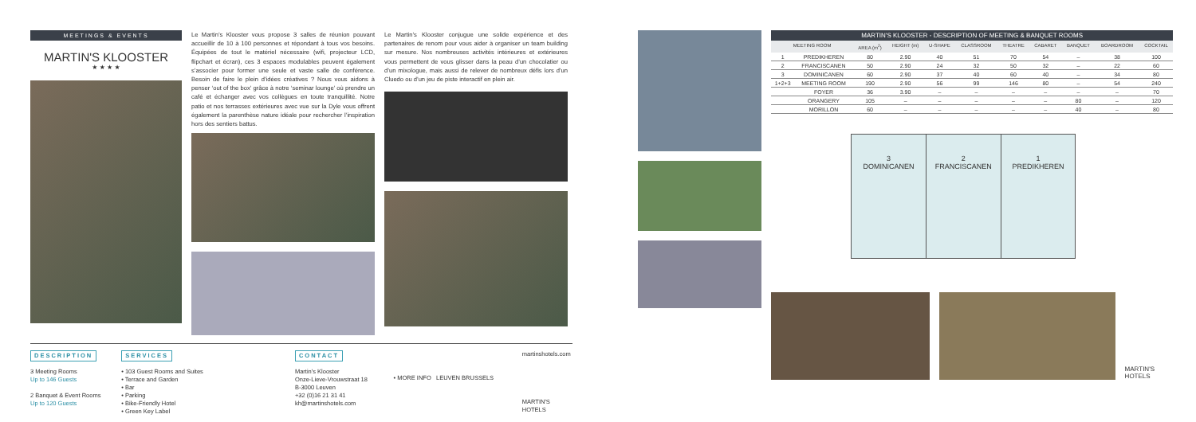MEETINGS & EVENTS
MARTIN'S KLOOSTER
★ ★ ★ ★
Le Martin’s Klooster vous propose 3 salles de réunion pouvant accueillir de 10 à 100 personnes et répondant à tous vos besoins. Équipées de tout le matériel nécessaire (wifi, projecteur LCD, flipchart et écran), ces 3 espaces modulables peuvent également s’associer pour former une seule et vaste salle de conférence. Besoin de faire le plein d’idées créatives ? Nous vous aidons à penser ‘out of the box’ grâce à notre ‘seminar lounge’ où prendre un café et échanger avec vos collègues en toute tranquillité. Notre patio et nos terrasses extérieures avec vue sur la Dyle vous offrent également la parenthèse nature idéale pour rechercher l’inspiration hors des sentiers battus.
Le Martin’s Klooster conjugue une solide expérience et des partenaires de renom pour vous aider à organiser un team building sur mesure. Nos nombreuses activités intérieures et extérieures vous permettent de vous glisser dans la peau d’un chocolatier ou d’un mixologue, mais aussi de relever de nombreux défis lors d’un Cluedo ou d’un jeu de piste interactif en plein air.
DESCRIPTION
3 Meeting Rooms
Up to 146 Guests
2 Banquet & Event Rooms
Up to 120 Guests
SERVICES
• 103 Guest Rooms and Suites
• Terrace and Garden
• Bar
• Parking
• Bike-Friendly Hotel
• Green Key Label
CONTACT
Martin's Klooster
Onze-Lieve-Vrouwstraat 18
B-3000 Leuven
+32 (0)16 21 31 41
kh@martinshotels.com
• MORE INFO LEUVEN BRUSSELS martinshotels.com
MARTIN'S HOTELS
MARTIN'S KLOOSTER - DESCRIPTION OF MEETING & BANQUET ROOMS
| MEETING ROOM | | AREA (m<sup>2</sup>) | HEIGHT (m) | U-SHAPE | CLASSROOM | THEATRE | CABARET | BANQUET | BOARDROOM | COCKTAIL |
| --- | --- | --- | --- | --- | --- | --- | --- | --- | --- | --- |
| 1 | PREDIKHEREN | 80 | 2.90 | 40 | 51 | 70 | 54 | – | 38 | 100 |
| 2 | FRANCISCANEN | 50 | 2.90 | 24 | 32 | 50 | 32 | – | 22 | 60 |
| 3 | DOMINICANEN | 60 | 2.90 | 37 | 40 | 60 | 40 | – | 34 | 80 |
| 1+2+3 | MEETING ROOM | 190 | 2.90 | 56 | 99 | 146 | 80 | – | 54 | 240 |
| | FOYER | 36 | 3.90 | – | – | – | – | – | – | 70 |
| | ORANGERY | 105 | – | – | – | – | – | 80 | – | 120 |
| | MORILLON | 60 | – | – | – | – | – | 40 | – | 80 |
3
DOMINICANEN
2
FRANCISCANEN
1
PREDIKHEREN
MARTIN'S HOTELS